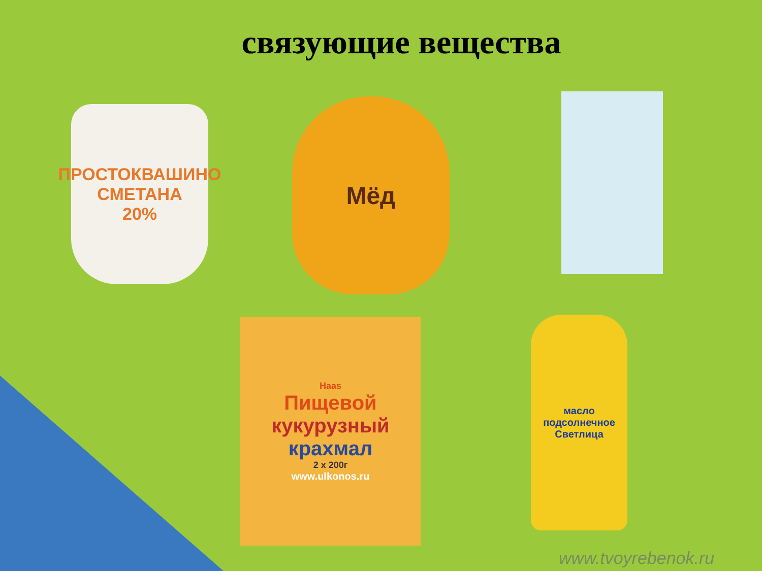связующие вещества
ПРОСТОКВАШИНО
СМЕТАНА
20%
Мёд
Haas
Пищевой
кукурузный
крахмал
2 x 200г
www.ulkonos.ru
масло подсолнечное
Светлица
www.tvoyrebenok.ru